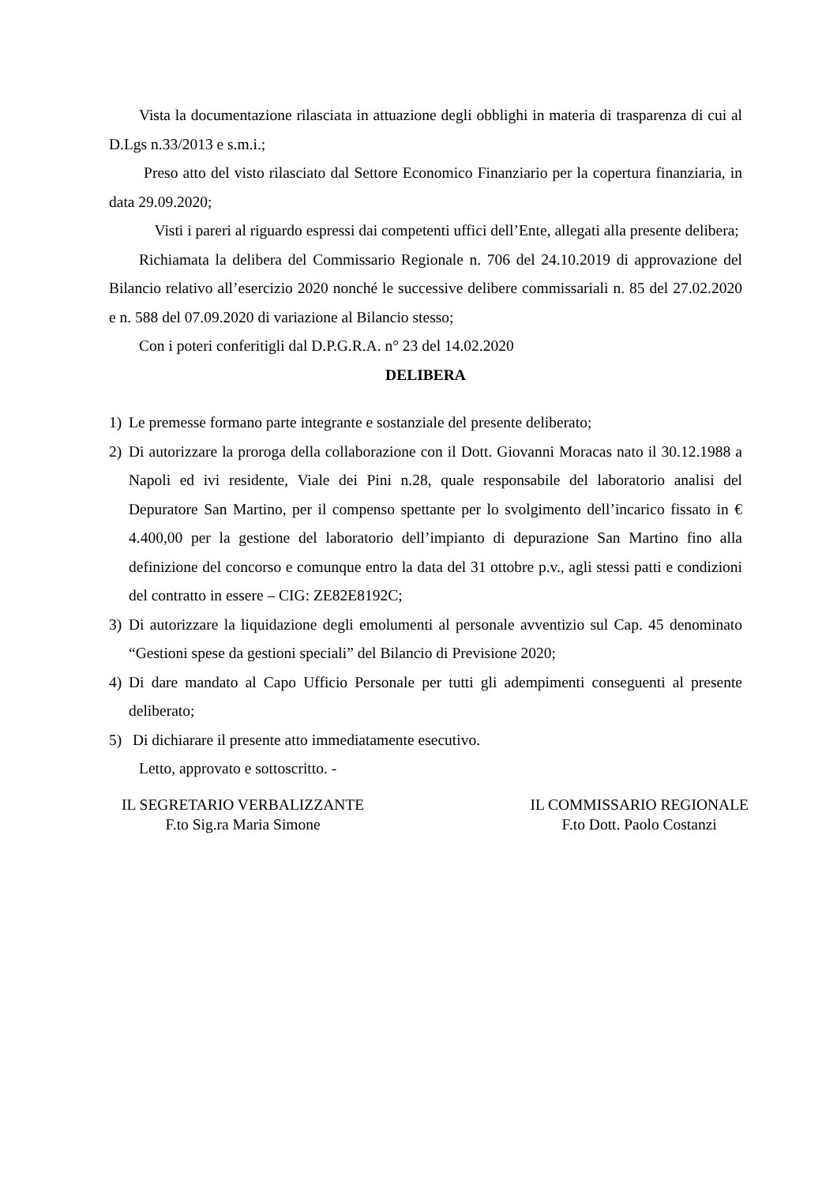Vista la documentazione rilasciata in attuazione degli obblighi in materia di trasparenza di cui al D.Lgs n.33/2013 e s.m.i.;
Preso atto del visto rilasciato dal Settore Economico Finanziario per la copertura finanziaria, in data 29.09.2020;
Visti i pareri al riguardo espressi dai competenti uffici dell’Ente, allegati alla presente delibera;
Richiamata la delibera del Commissario Regionale n. 706 del 24.10.2019 di approvazione del Bilancio relativo all’esercizio 2020 nonché le successive delibere commissariali n. 85 del 27.02.2020 e n. 588 del 07.09.2020 di variazione al Bilancio stesso;
Con i poteri conferitigli dal D.P.G.R.A. n° 23 del 14.02.2020
DELIBERA
1) Le premesse formano parte integrante e sostanziale del presente deliberato;
2) Di autorizzare la proroga della collaborazione con il Dott. Giovanni Moracas nato il 30.12.1988 a Napoli ed ivi residente, Viale dei Pini n.28, quale responsabile del laboratorio analisi del Depuratore San Martino, per il compenso spettante per lo svolgimento dell’incarico fissato in € 4.400,00 per la gestione del laboratorio dell’impianto di depurazione San Martino fino alla definizione del concorso e comunque entro la data del 31 ottobre p.v., agli stessi patti e condizioni del contratto in essere – CIG: ZE82E8192C;
3) Di autorizzare la liquidazione degli emolumenti al personale avventizio sul Cap. 45 denominato “Gestioni spese da gestioni speciali” del Bilancio di Previsione 2020;
4) Di dare mandato al Capo Ufficio Personale per tutti gli adempimenti conseguenti al presente deliberato;
5) Di dichiarare il presente atto immediatamente esecutivo.
Letto, approvato e sottoscritto. -
IL SEGRETARIO VERBALIZZANTE
F.to Sig.ra Maria Simone
IL COMMISSARIO REGIONALE
F.to Dott. Paolo Costanzi